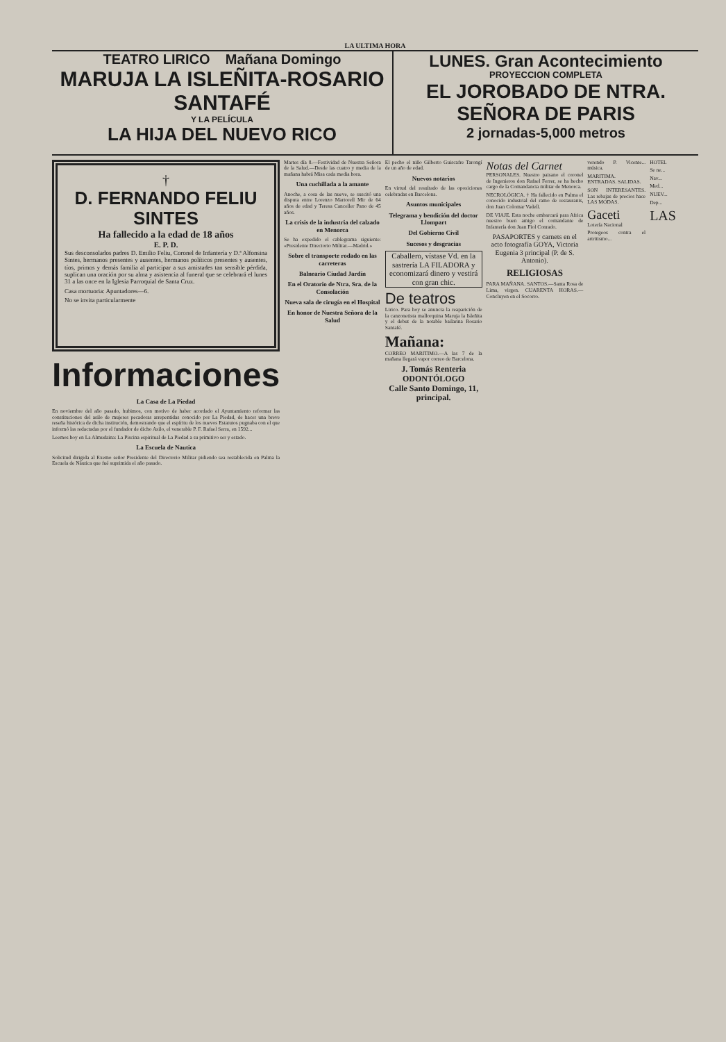LA ULTIMA HORA
TEATRO LIRICO Mañana Domingo
MARUJA LA ISLEÑITA-ROSARIO SANTAFÉ
Y LA PELÍCULA
LA HIJA DEL NUEVO RICO
LUNES. Gran Acontecimiento
PROYECCION COMPLETA
EL JOROBADO DE NTRA. SEÑORA DE PARIS
2 jornadas-5,000 metros
†
D. FERNANDO FELIU SINTES
Ha fallecido a la edad de 18 años
E. P. D.
Sus desconsolados padres D. Emilio Feliu, Coronel de Infantería y D.ª Alfonsina Sintes, hermanos presentes y ausentes, hermanos políticos presentes y ausentes, tíos, primos y demás familia al participar a sus amistades tan sensible pérdida, suplican una oración por su alma y asistencia al funeral que se celebrará el lunes 31 a las once en la Iglesia Parroquial de Santa Cruz.
Casa mortuoria: Apuntadores—6.
No se invita particularmente
Informaciones
La Casa de La Piedad
En noviembre del año pasado, hubimos, con motivo de haber acordado el Ayuntamiento reformar las constituciones del asilo de mujeres pecadoras arrepentidas conocido por La Piedad, de hacer una breve reseña histórica de dicha institución, demostrando que el espíritu de los nuevos Estatutos pugnaba con el que informó las redactadas por el fundador de dicho Asilo, el venerable P. F. Rafael Serra, en 1592...
Leemos hoy en La Almudaina: La Piscina espiritual de La Piedad a su primitivo ser y estado.
La Escuela de Nautica
Solicitud dirigida al Exemo señor Presidente del Directorio Militar pidiendo sea restablecida en Palma la Escuela de Náutica que fué suprimida el año pasado.
Martes día 8.—Festividad de Nuestra Señora de la Salud.—Desde las cuatro y media de la mañana habrá Misa cada media hora.
Una cuchillada a la amante
Anoche, a cosa de las nueve, se suscitó una disputa entre Lorenzo Martorell Mir de 64 años de edad y Teresa Canceller Pano de 45 años.
La crisis de la industria del calzado en Menorca
Se ha expedido el cablegrama siguiente: «Presidente Directorio Militar.—Madrid.»
Sobre el transporte rodado en las carreteras
Balneario Ciudad Jardín
En el Oratorio de Ntra. Sra. de la Consolación
Nueva sala de cirugía en el Hospital
En honor de Nuestra Señora de la Salud
El pecho el niño Gilberto Guiscafre Tarongí de un año de edad.
Nuevos notarios
En virtud del resultado de las oposiciones celebradas en Barcelona.
Asuntos municipales
Telegrama y bendición del doctor Llompart
Del Gobierno Civil
Sucesos y desgracias
Caballero, vístase Vd. en la sastrería LA FILADORA y economizará dinero y vestirá con gran chic.
De teatros
Lirico. Para hoy se anuncia la reaparición de la canzonetista mallorquina Maruja la Isleñita y el debut de la notable bailarina Rosario Santafé.
Mañana:
CORREO MARITIMO.—A las 7 de la mañana llegará vapor correo de Barcelona.
J. Tomás Renteria
ODONTÓLOGO
Calle Santo Domingo, 11, principal.
Notas del Carnet
PERSONALES. Nuestro paisano el coronel de Ingenieros don Rafael Ferrer, se ha hecho cargo de la Comandancia militar de Menorca.
NECROLÓGICA. † Ha fallecido en Palma el conocido industrial del ramo de restaurants, don Juan Colomar Vadell.
DE VIAJE. Esta noche embarcará para Africa nuestro buen amigo el comandante de Infantería don Juan Fiol Conrado.
PASAPORTES y carnets en el acto fotografía GOYA, Victoria Eugenia 3 principal (P. de S. Antonio).
RELIGIOSAS
PARA MAÑANA. SANTOS.—Santa Rosa de Lima, virgen. CUARENTA HORAS.—Concluyen en el Socorro.
verendo P. Vicente... música.
MARITIMA. ENTRADAS. SALIDAS.
SON INTERESANTES. Las rebajas de precios hace LAS MODAS.
Gaceti
Lotería Nacional
Protegeos contra el artritismo...
HOTEL
Se ne...
Nav...
Med...
NUEV...
Dep...
LAS